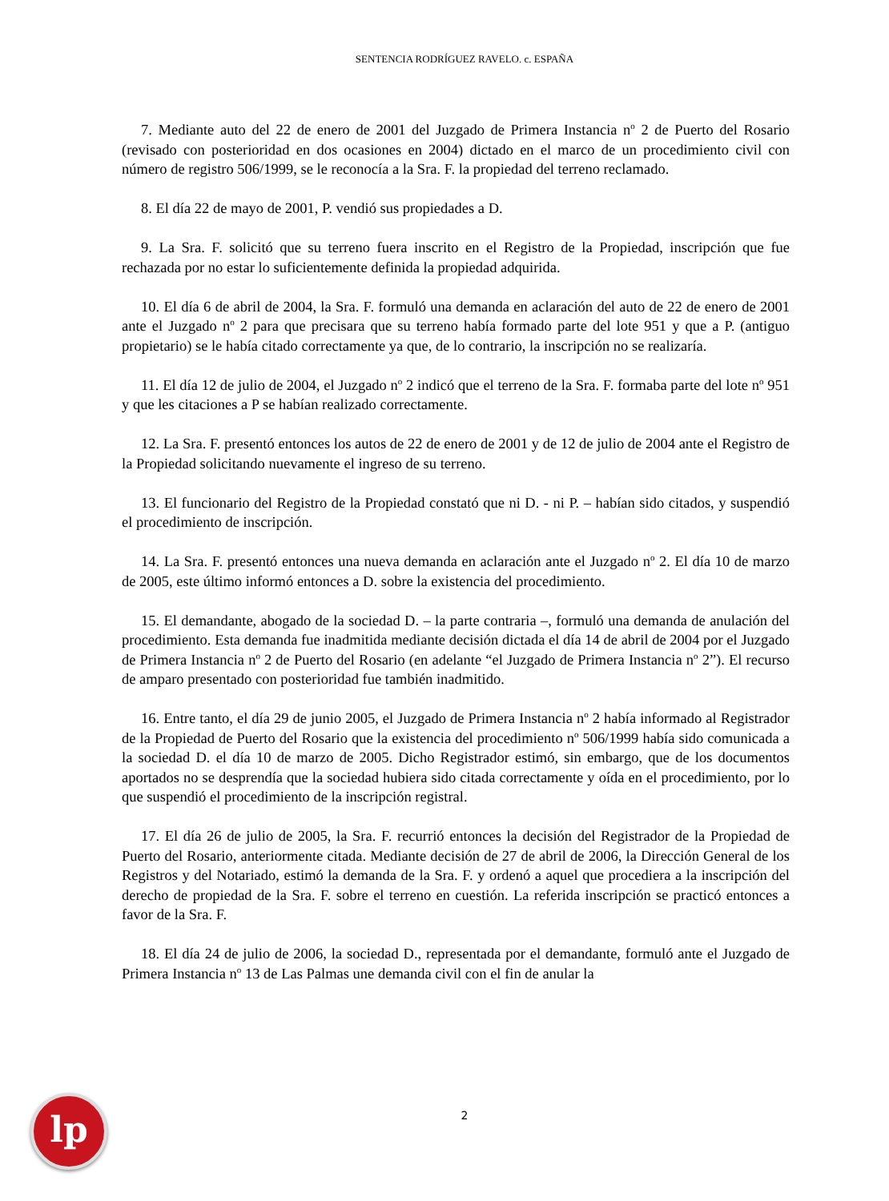SENTENCIA RODRÍGUEZ RAVELO. c. ESPAÑA
7. Mediante auto del 22 de enero de 2001 del Juzgado de Primera Instancia n<sup>o</sup> 2 de Puerto del Rosario (revisado con posterioridad en dos ocasiones en 2004) dictado en el marco de un procedimiento civil con número de registro 506/1999, se le reconocía a la Sra. F. la propiedad del terreno reclamado.
8. El día 22 de mayo de 2001, P. vendió sus propiedades a D.
9. La Sra. F. solicitó que su terreno fuera inscrito en el Registro de la Propiedad, inscripción que fue rechazada por no estar lo suficientemente definida la propiedad adquirida.
10. El día 6 de abril de 2004, la Sra. F. formuló una demanda en aclaración del auto de 22 de enero de 2001 ante el Juzgado n<sup>o</sup> 2 para que precisara que su terreno había formado parte del lote 951 y que a P. (antiguo propietario) se le había citado correctamente ya que, de lo contrario, la inscripción no se realizaría.
11. El día 12 de julio de 2004, el Juzgado n<sup>o</sup> 2 indicó que el terreno de la Sra. F. formaba parte del lote n<sup>o</sup> 951 y que les citaciones a P se habían realizado correctamente.
12. La Sra. F. presentó entonces los autos de 22 de enero de 2001 y de 12 de julio de 2004 ante el Registro de la Propiedad solicitando nuevamente el ingreso de su terreno.
13. El funcionario del Registro de la Propiedad constató que ni D. - ni P. – habían sido citados, y suspendió el procedimiento de inscripción.
14. La Sra. F. presentó entonces una nueva demanda en aclaración ante el Juzgado n<sup>o</sup> 2. El día 10 de marzo de 2005, este último informó entonces a D. sobre la existencia del procedimiento.
15. El demandante, abogado de la sociedad D. – la parte contraria –, formuló una demanda de anulación del procedimiento. Esta demanda fue inadmitida mediante decisión dictada el día 14 de abril de 2004 por el Juzgado de Primera Instancia n<sup>o</sup> 2 de Puerto del Rosario (en adelante “el Juzgado de Primera Instancia n<sup>o</sup> 2”). El recurso de amparo presentado con posterioridad fue también inadmitido.
16. Entre tanto, el día 29 de junio 2005, el Juzgado de Primera Instancia n<sup>o</sup> 2 había informado al Registrador de la Propiedad de Puerto del Rosario que la existencia del procedimiento n<sup>o</sup> 506/1999 había sido comunicada a la sociedad D. el día 10 de marzo de 2005. Dicho Registrador estimó, sin embargo, que de los documentos aportados no se desprendía que la sociedad hubiera sido citada correctamente y oída en el procedimiento, por lo que suspendió el procedimiento de la inscripción registral.
17. El día 26 de julio de 2005, la Sra. F. recurrió entonces la decisión del Registrador de la Propiedad de Puerto del Rosario, anteriormente citada. Mediante decisión de 27 de abril de 2006, la Dirección General de los Registros y del Notariado, estimó la demanda de la Sra. F. y ordenó a aquel que procediera a la inscripción del derecho de propiedad de la Sra. F. sobre el terreno en cuestión. La referida inscripción se practicó entonces a favor de la Sra. F.
18. El día 24 de julio de 2006, la sociedad D., representada por el demandante, formuló ante el Juzgado de Primera Instancia n<sup>o</sup> 13 de Las Palmas une demanda civil con el fin de anular la
lp
2